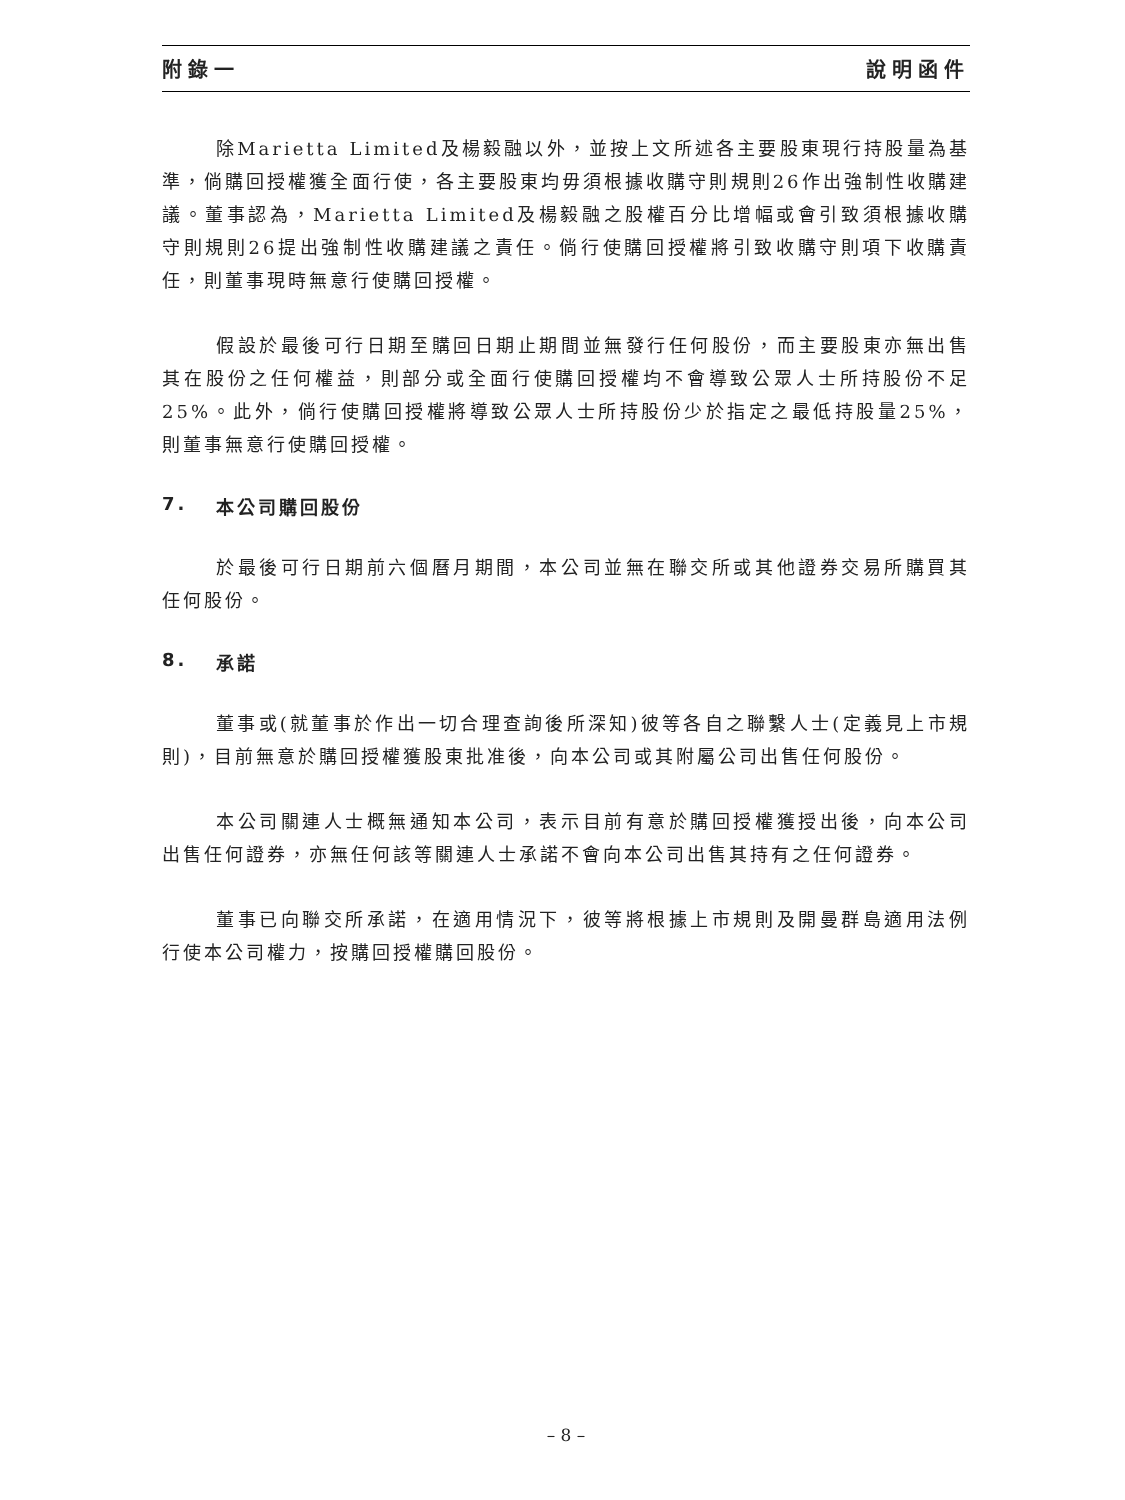附錄一 說明函件
除Marietta Limited及楊毅融以外，並按上文所述各主要股東現行持股量為基準，倘購回授權獲全面行使，各主要股東均毋須根據收購守則規則26作出強制性收購建議。董事認為，Marietta Limited及楊毅融之股權百分比增幅或會引致須根據收購守則規則26提出強制性收購建議之責任。倘行使購回授權將引致收購守則項下收購責任，則董事現時無意行使購回授權。
假設於最後可行日期至購回日期止期間並無發行任何股份，而主要股東亦無出售其在股份之任何權益，則部分或全面行使購回授權均不會導致公眾人士所持股份不足25%。此外，倘行使購回授權將導致公眾人士所持股份少於指定之最低持股量25%，則董事無意行使購回授權。
7. 本公司購回股份
於最後可行日期前六個曆月期間，本公司並無在聯交所或其他證券交易所購買其任何股份。
8. 承諾
董事或(就董事於作出一切合理查詢後所深知)彼等各自之聯繫人士(定義見上市規則)，目前無意於購回授權獲股東批准後，向本公司或其附屬公司出售任何股份。
本公司關連人士概無通知本公司，表示目前有意於購回授權獲授出後，向本公司出售任何證券，亦無任何該等關連人士承諾不會向本公司出售其持有之任何證券。
董事已向聯交所承諾，在適用情況下，彼等將根據上市規則及開曼群島適用法例行使本公司權力，按購回授權購回股份。
– 8 –